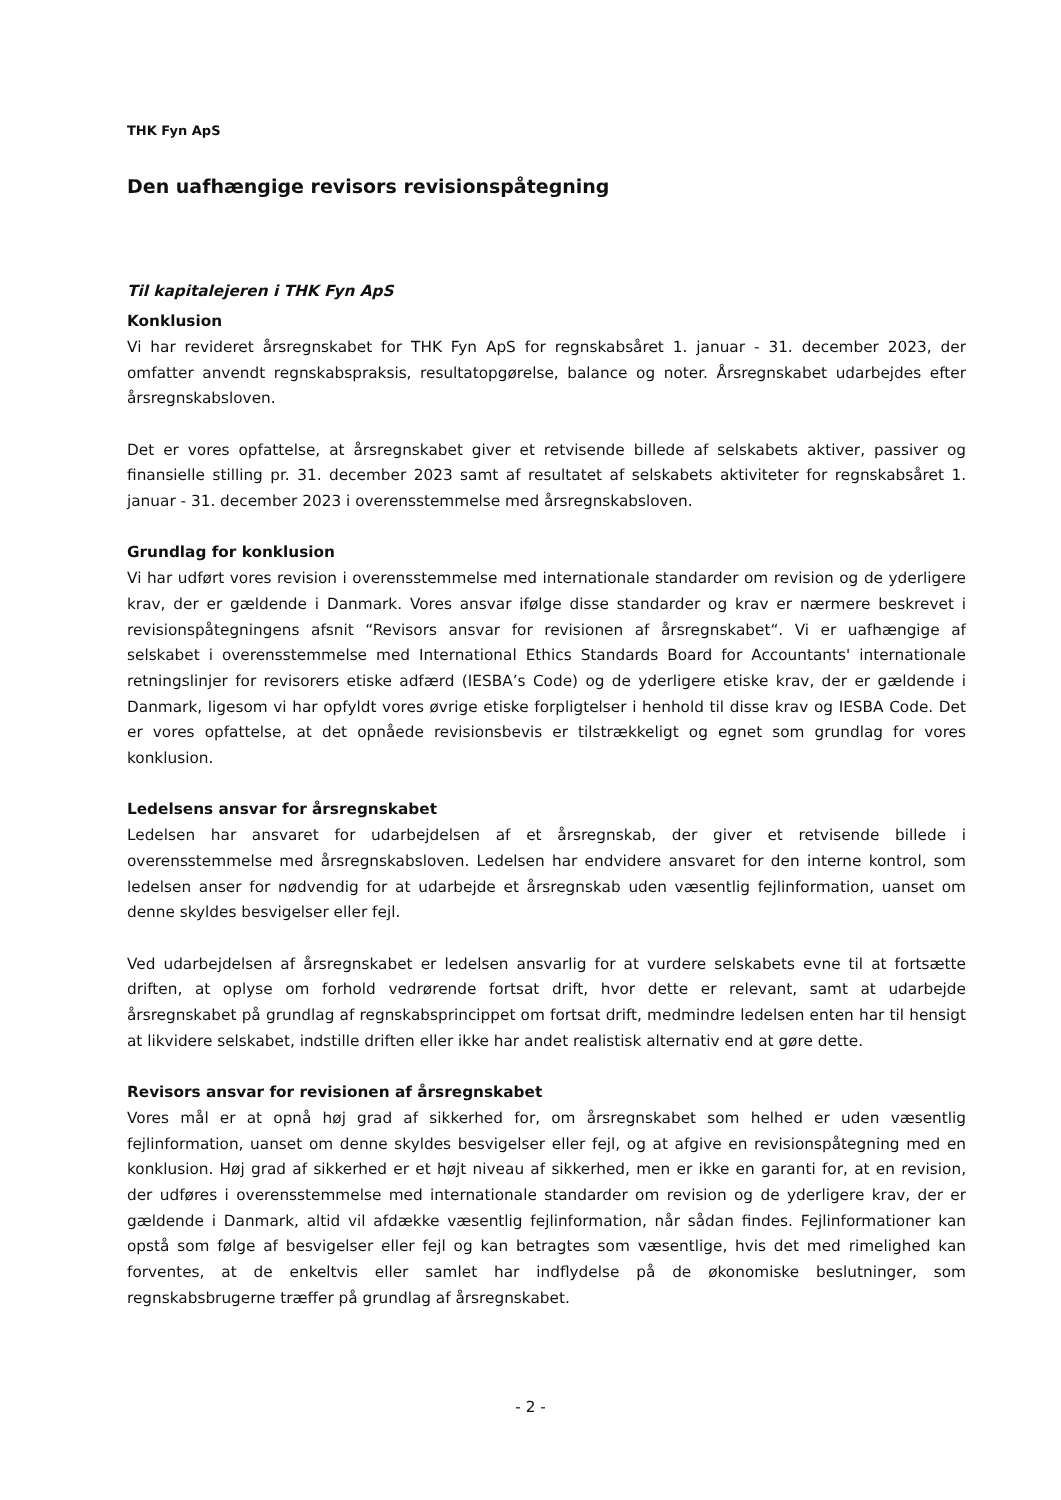THK Fyn ApS
Den uafhængige revisors revisionspåtegning
Til kapitalejeren i THK Fyn ApS
Konklusion
Vi har revideret årsregnskabet for THK Fyn ApS for regnskabsåret 1. januar - 31. december 2023, der omfatter anvendt regnskabspraksis, resultatopgørelse, balance og noter. Årsregnskabet udarbejdes efter årsregnskabsloven.
Det er vores opfattelse, at årsregnskabet giver et retvisende billede af selskabets aktiver, passiver og finansielle stilling pr. 31. december 2023 samt af resultatet af selskabets aktiviteter for regnskabsåret 1. januar - 31. december 2023 i overensstemmelse med årsregnskabsloven.
Grundlag for konklusion
Vi har udført vores revision i overensstemmelse med internationale standarder om revision og de yderligere krav, der er gældende i Danmark. Vores ansvar ifølge disse standarder og krav er nærmere beskrevet i revisionspåtegningens afsnit “Revisors ansvar for revisionen af årsregnskabet“. Vi er uafhængige af selskabet i overensstemmelse med International Ethics Standards Board for Accountants' internationale retningslinjer for revisorers etiske adfærd (IESBA’s Code) og de yderligere etiske krav, der er gældende i Danmark, ligesom vi har opfyldt vores øvrige etiske forpligtelser i henhold til disse krav og IESBA Code. Det er vores opfattelse, at det opnåede revisionsbevis er tilstrækkeligt og egnet som grundlag for vores konklusion.
Ledelsens ansvar for årsregnskabet
Ledelsen har ansvaret for udarbejdelsen af et årsregnskab, der giver et retvisende billede i overensstemmelse med årsregnskabsloven. Ledelsen har endvidere ansvaret for den interne kontrol, som ledelsen anser for nødvendig for at udarbejde et årsregnskab uden væsentlig fejlinformation, uanset om denne skyldes besvigelser eller fejl.
Ved udarbejdelsen af årsregnskabet er ledelsen ansvarlig for at vurdere selskabets evne til at fortsætte driften, at oplyse om forhold vedrørende fortsat drift, hvor dette er relevant, samt at udarbejde årsregnskabet på grundlag af regnskabsprincippet om fortsat drift, medmindre ledelsen enten har til hensigt at likvidere selskabet, indstille driften eller ikke har andet realistisk alternativ end at gøre dette.
Revisors ansvar for revisionen af årsregnskabet
Vores mål er at opnå høj grad af sikkerhed for, om årsregnskabet som helhed er uden væsentlig fejlinformation, uanset om denne skyldes besvigelser eller fejl, og at afgive en revisionspåtegning med en konklusion. Høj grad af sikkerhed er et højt niveau af sikkerhed, men er ikke en garanti for, at en revision, der udføres i overensstemmelse med internationale standarder om revision og de yderligere krav, der er gældende i Danmark, altid vil afdække væsentlig fejlinformation, når sådan findes. Fejlinformationer kan opstå som følge af besvigelser eller fejl og kan betragtes som væsentlige, hvis det med rimelighed kan forventes, at de enkeltvis eller samlet har indflydelse på de økonomiske beslutninger, som regnskabsbrugerne træffer på grundlag af årsregnskabet.
- 2 -